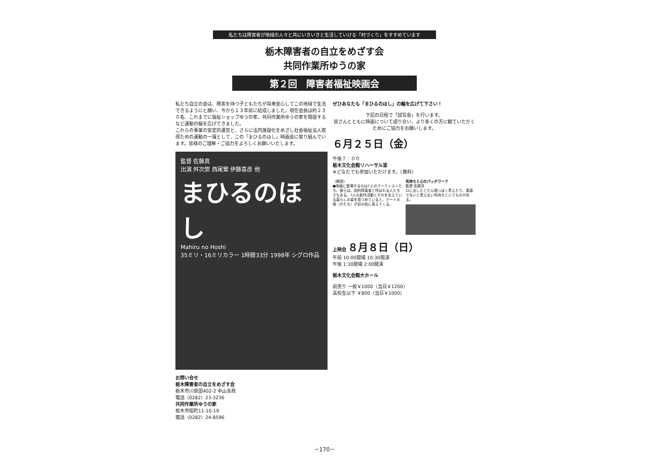私たちは障害者が地域の人々と共にいきいきと生活していける「村づくり」をすすめています
栃木障害者の自立をめざす会
共同作業所ゆうの家
第２回　障害者福祉映画会
私たち自立の会は、障害を持つ子どもたちが将来安心してこの地域で生活できるようにと願い、今から１３年前に結成しました。現在会員は約２３０名、これまでに福祉ショップゆうの家、共同作業所ゆうの家を開設するなど運動の輪を広げてきました。
これらの事業の安定的運営と、さらに法内施設化をめざし社会福祉法人取得ための運動の一環として、この「まひるのほし」映画会に取り組んでいます。皆様のご理解・ご協力をよろしくお願いいたします。
監督 佐藤真
出演 舛次崇 西尾繁 伊藤喜彦 他
まひるのほし
Mahiru no Hoshi
35ミリ・16ミリカラー 1時間33分 1998年 シグロ作品
お問い合せ
栃木障害者の自立をめざす会
栃木市川原田402-2 中山金政
電話（0282）23-3236
共同作業所ゆうの家
栃木市昭町11-10-19
電話（0282）24-8596
ぜひあなたも「まひるのほし」の輪を広げて下さい！
下記の日程で「試写会」を行います。
皆さんとともに映画について語り合い、より多くの方に観ていただくためにご協力をお願いします。
６月２５日（金）
午後７：００
栃木文化会館リハーサル室
※どなたでも参加いただけます。（無料）
〈解説〉
●映画に登場するのは7人のアーティストたち。彼らは、知的障害者と呼ばれる人たちでもある。7人の創作活動とそれを支えている暮らしの姿を見つめていると、アートの根（かたち）が目の前に見えてくる。
気持ちと心のパッチワーク
監督 佐藤真
ロに出したとたん嘘っぽく思えたり、素直でないと思えない気持ちというものがある。
上映会 ８月８日（日）
午前 10:00開場 10:30開演
午後 1:30開場 2:00開演
栃木文化会館大ホール
前売り 一般￥1000（当日￥1200）
高校生以下 ￥800（当日￥1000）
－170－